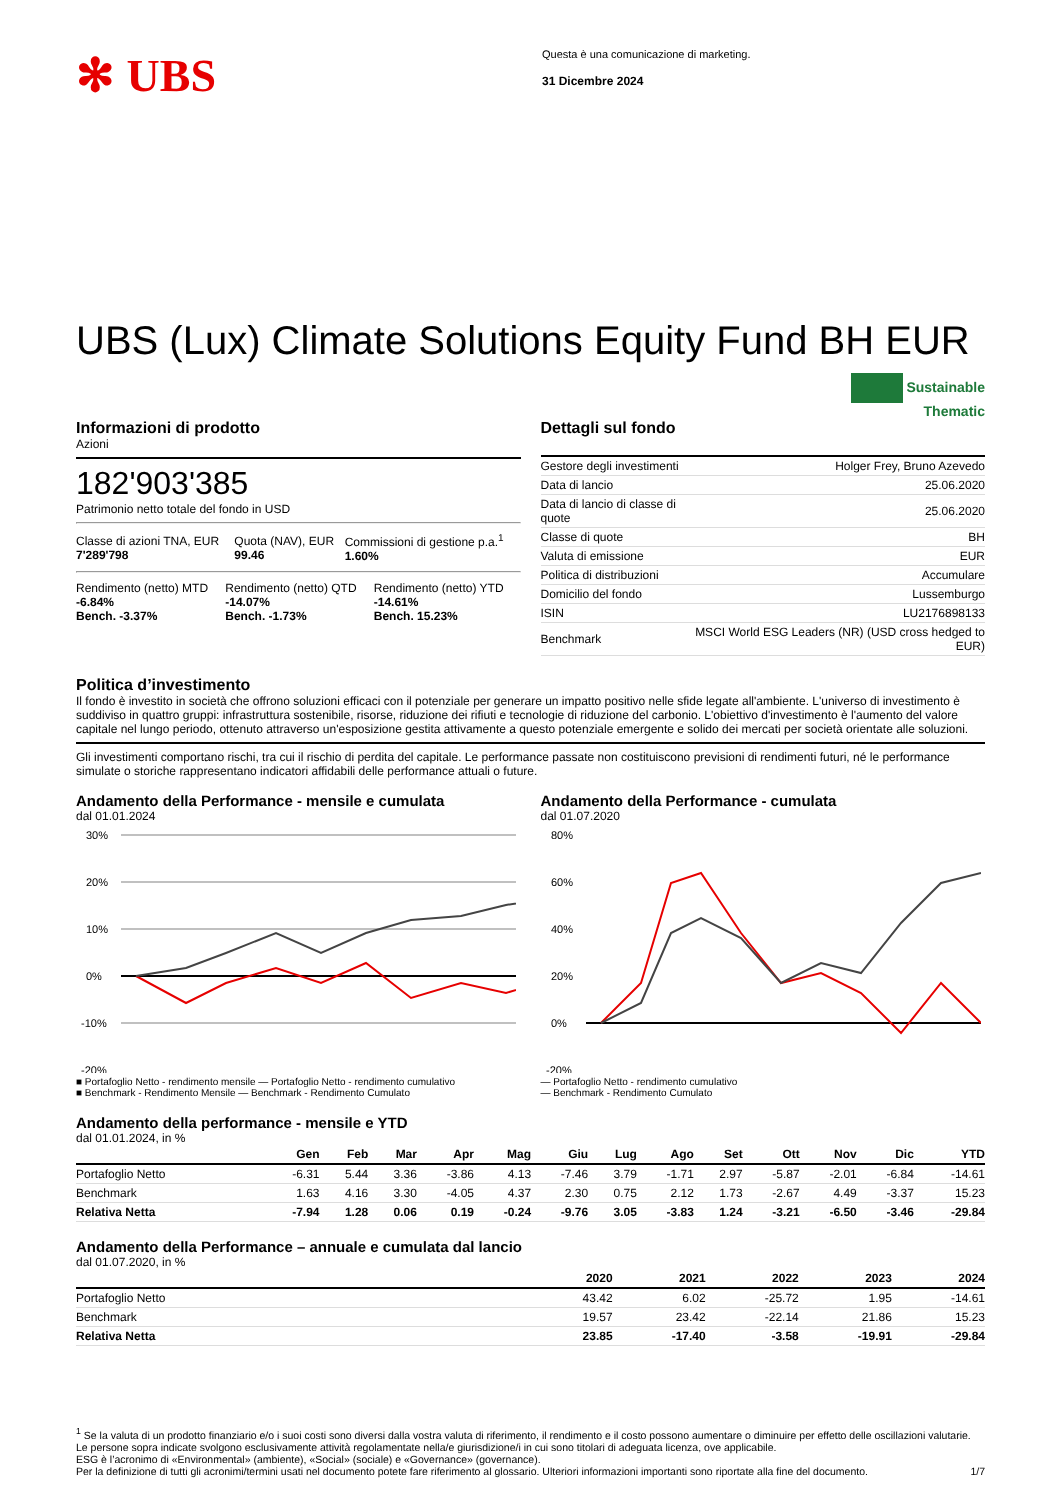✻ UBS
Questa è una comunicazione di marketing.
31 Dicembre 2024
UBS (Lux) Climate Solutions Equity Fund BH EUR
Sustainable
Thematic
Informazioni di prodotto
Azioni
182'903'385
Patrimonio netto totale del fondo in USD
| Classe di azioni TNA, EUR 7'289'798 | Quota (NAV), EUR 99.46 | Commissioni di gestione p.a.<sup>1</sup> 1.60% |
| Rendimento (netto) MTD -6.84% Bench. -3.37% | Rendimento (netto) QTD -14.07% Bench. -1.73% | Rendimento (netto) YTD -14.61% Bench. 15.23% |
Dettagli sul fondo
| Gestore degli investimenti | Holger Frey, Bruno Azevedo |
| Data di lancio | 25.06.2020 |
| Data di lancio di classe di quote | 25.06.2020 |
| Classe di quote | BH |
| Valuta di emissione | EUR |
| Politica di distribuzioni | Accumulare |
| Domicilio del fondo | Lussemburgo |
| ISIN | LU2176898133 |
| Benchmark | MSCI World ESG Leaders (NR) (USD cross hedged to EUR) |
Politica d’investimento
Il fondo è investito in società che offrono soluzioni efficaci con il potenziale per generare un impatto positivo nelle sfide legate all'ambiente. L'universo di investimento è suddiviso in quattro gruppi: infrastruttura sostenibile, risorse, riduzione dei rifiuti e tecnologie di riduzione del carbonio. L'obiettivo d'investimento è l'aumento del valore capitale nel lungo periodo, ottenuto attraverso un'esposizione gestita attivamente a questo potenziale emergente e solido dei mercati per società orientate alle soluzioni.
Gli investimenti comportano rischi, tra cui il rischio di perdita del capitale. Le performance passate non costituiscono previsioni di rendimenti futuri, né le performance simulate o storiche rappresentano indicatori affidabili delle performance attuali o future.
Andamento della Performance - mensile e cumulata
dal 01.01.2024
30%
20%
10%
0%
-10%
-20%
■ Portafoglio Netto - rendimento mensile — Portafoglio Netto - rendimento cumulativo
■ Benchmark - Rendimento Mensile — Benchmark - Rendimento Cumulato
Andamento della Performance - cumulata
dal 01.07.2020
80%
60%
40%
20%
0%
-20%
— Portafoglio Netto - rendimento cumulativo
— Benchmark - Rendimento Cumulato
Andamento della performance - mensile e YTD
dal 01.01.2024, in %
| | Gen | Feb | Mar | Apr | Mag | Giu | Lug | Ago | Set | Ott | Nov | Dic | YTD |
| --- | --- | --- | --- | --- | --- | --- | --- | --- | --- | --- | --- | --- | --- |
| Portafoglio Netto | -6.31 | 5.44 | 3.36 | -3.86 | 4.13 | -7.46 | 3.79 | -1.71 | 2.97 | -5.87 | -2.01 | -6.84 | -14.61 |
| Benchmark | 1.63 | 4.16 | 3.30 | -4.05 | 4.37 | 2.30 | 0.75 | 2.12 | 1.73 | -2.67 | 4.49 | -3.37 | 15.23 |
| Relativa Netta | -7.94 | 1.28 | 0.06 | 0.19 | -0.24 | -9.76 | 3.05 | -3.83 | 1.24 | -3.21 | -6.50 | -3.46 | -29.84 |
Andamento della Performance – annuale e cumulata dal lancio
dal 01.07.2020, in %
| | 2020 | 2021 | 2022 | 2023 | 2024 |
| --- | --- | --- | --- | --- | --- |
| Portafoglio Netto | 43.42 | 6.02 | -25.72 | 1.95 | -14.61 |
| Benchmark | 19.57 | 23.42 | -22.14 | 21.86 | 15.23 |
| Relativa Netta | 23.85 | -17.40 | -3.58 | -19.91 | -29.84 |
<sup>1</sup> Se la valuta di un prodotto finanziario e/o i suoi costi sono diversi dalla vostra valuta di riferimento, il rendimento e il costo possono aumentare o diminuire per effetto delle oscillazioni valutarie.
Le persone sopra indicate svolgono esclusivamente attività regolamentate nella/e giurisdizione/i in cui sono titolari di adeguata licenza, ove applicabile.
ESG è l’acronimo di «Environmental» (ambiente), «Social» (sociale) e «Governance» (governance).
Per la definizione di tutti gli acronimi/termini usati nel documento potete fare riferimento al glossario. Ulteriori informazioni importanti sono riportate alla fine del documento. 1/7